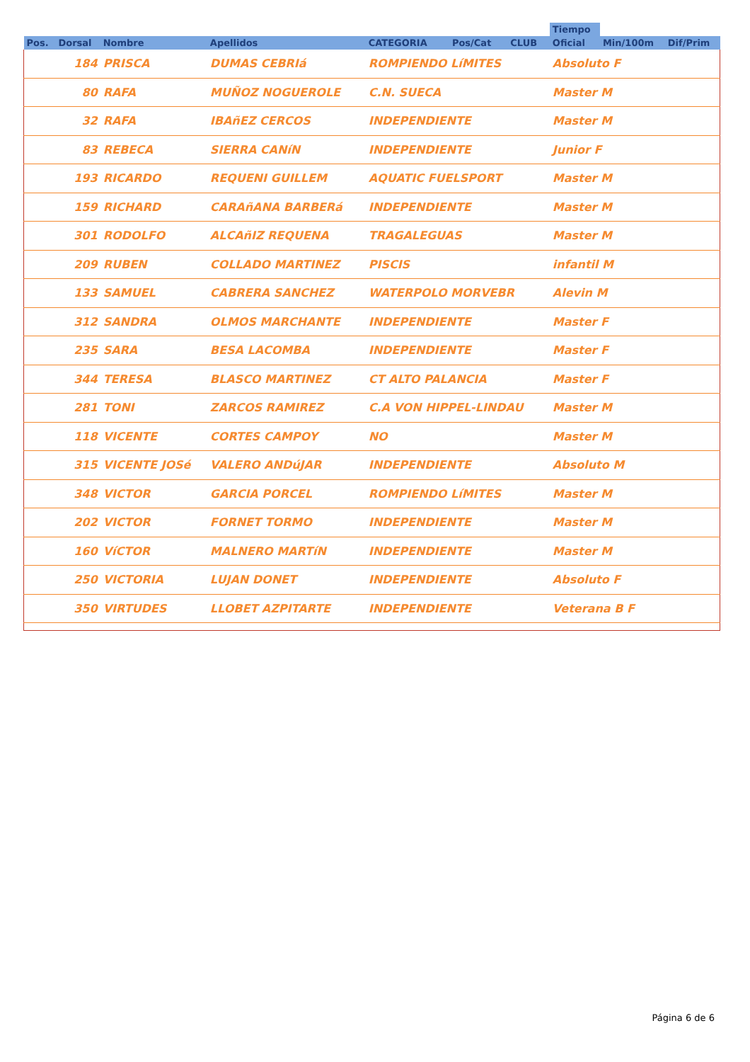| | | | | | | | Tiempo | | |
| --- | --- | --- | --- | --- | --- | --- | --- | --- | --- |
| Pos. | Dorsal | Nombre | Apellidos | CATEGORIA | Pos/Cat | CLUB | Oficial | Min/100m | Dif/Prim |
| | 184 | PRISCA | DUMAS CEBRIá | ROMPIENDO LíMITES | | | Absoluto F | | |
| | 80 | RAFA | MUÑOZ NOGUEROLE | C.N. SUECA | | | Master M | | |
| | 32 | RAFA | IBAñEZ CERCOS | INDEPENDIENTE | | | Master M | | |
| | 83 | REBECA | SIERRA CANíN | INDEPENDIENTE | | | Junior F | | |
| | 193 | RICARDO | REQUENI GUILLEM | AQUATIC FUELSPORT | | | Master M | | |
| | 159 | RICHARD | CARAñANA BARBERá | INDEPENDIENTE | | | Master M | | |
| | 301 | RODOLFO | ALCAñIZ REQUENA | TRAGALEGUAS | | | Master M | | |
| | 209 | RUBEN | COLLADO MARTINEZ | PISCIS | | | infantil M | | |
| | 133 | SAMUEL | CABRERA SANCHEZ | WATERPOLO MORVEBR | | | Alevin M | | |
| | 312 | SANDRA | OLMOS MARCHANTE | INDEPENDIENTE | | | Master F | | |
| | 235 | SARA | BESA LACOMBA | INDEPENDIENTE | | | Master F | | |
| | 344 | TERESA | BLASCO MARTINEZ | CT ALTO PALANCIA | | | Master F | | |
| | 281 | TONI | ZARCOS RAMIREZ | C.A VON HIPPEL-LINDAU | | | Master M | | |
| | 118 | VICENTE | CORTES CAMPOY | NO | | | Master M | | |
| | 315 | VICENTE JOSé | VALERO ANDúJAR | INDEPENDIENTE | | | Absoluto M | | |
| | 348 | VICTOR | GARCIA PORCEL | ROMPIENDO LíMITES | | | Master M | | |
| | 202 | VICTOR | FORNET TORMO | INDEPENDIENTE | | | Master M | | |
| | 160 | VíCTOR | MALNERO MARTíN | INDEPENDIENTE | | | Master M | | |
| | 250 | VICTORIA | LUJAN DONET | INDEPENDIENTE | | | Absoluto F | | |
| | 350 | VIRTUDES | LLOBET AZPITARTE | INDEPENDIENTE | | | Veterana B F | | |
Página 6 de 6